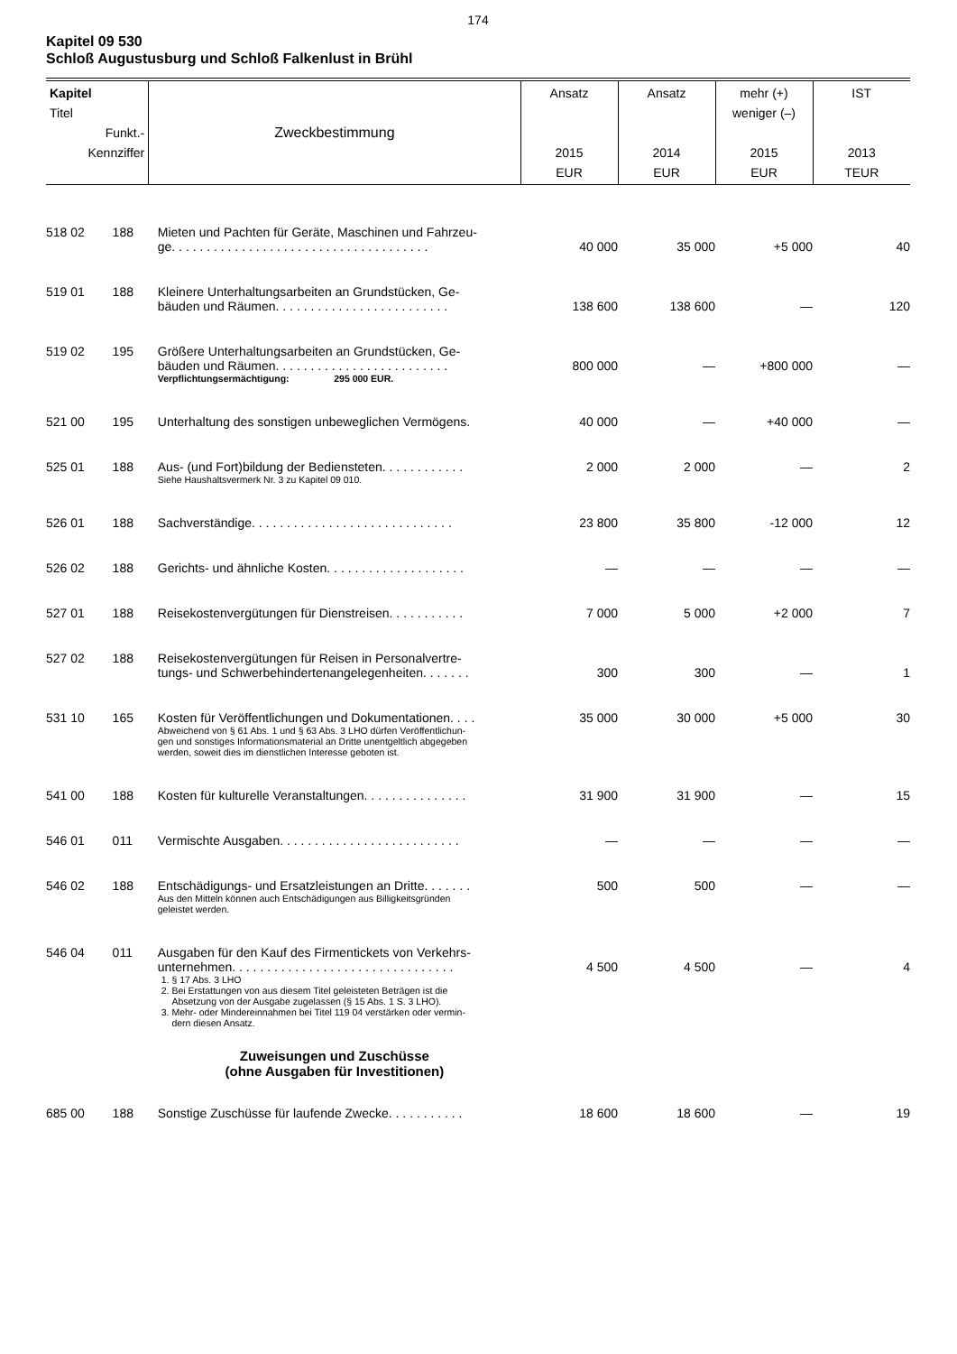174
Kapitel 09 530
Schloß Augustusburg und Schloß Falkenlust in Brühl
| Kapitel Titel Funkt.- Kennziffer | | Zweckbestimmung | Ansatz 2015 EUR | Ansatz 2014 EUR | mehr (+) weniger (–) 2015 EUR | IST 2013 TEUR |
| --- | --- | --- | --- | --- | --- | --- |
| 518 02 | 188 | Mieten und Pachten für Geräte, Maschinen und Fahrzeu- ge. . . . . . . . . . . . . . . . . . . . . . . . . . . . . . . . . . . . . | 40 000 | 35 000 | +5 000 | 40 |
| 519 01 | 188 | Kleinere Unterhaltungsarbeiten an Grundstücken, Ge- bäuden und Räumen. . . . . . . . . . . . . . . . . . . . . . . . . | 138 600 | 138 600 | — | 120 |
| 519 02 | 195 | Größere Unterhaltungsarbeiten an Grundstücken, Ge- bäuden und Räumen. . . . . . . . . . . . . . . . . . . . . . . . . | 800 000 | — | +800 000 | — |
| | | Verpflichtungsermächtigung: 295 000 EUR. | | | | |
| 521 00 | 195 | Unterhaltung des sonstigen unbeweglichen Vermögens. | 40 000 | — | +40 000 | — |
| 525 01 | 188 | Aus- (und Fort)bildung der Bediensteten. . . . . . . . . . . . | 2 000 | 2 000 | — | 2 |
| | | Siehe Haushaltsvermerk Nr. 3 zu Kapitel 09 010. | | | | |
| 526 01 | 188 | Sachverständige. . . . . . . . . . . . . . . . . . . . . . . . . . . . . | 23 800 | 35 800 | -12 000 | 12 |
| 526 02 | 188 | Gerichts- und ähnliche Kosten. . . . . . . . . . . . . . . . . . . . | — | — | — | — |
| 527 01 | 188 | Reisekostenvergütungen für Dienstreisen. . . . . . . . . . . | 7 000 | 5 000 | +2 000 | 7 |
| 527 02 | 188 | Reisekostenvergütungen für Reisen in Personalvertre- tungs- und Schwerbehindertenangelegenheiten. . . . . . . | 300 | 300 | — | 1 |
| 531 10 | 165 | Kosten für Veröffentlichungen und Dokumentationen. . . . | 35 000 | 30 000 | +5 000 | 30 |
| | | Abweichend von § 61 Abs. 1 und § 63 Abs. 3 LHO dürfen Veröffentlichun- gen und sonstiges Informationsmaterial an Dritte unentgeltlich abgegeben werden, soweit dies im dienstlichen Interesse geboten ist. | | | | |
| 541 00 | 188 | Kosten für kulturelle Veranstaltungen. . . . . . . . . . . . . . . | 31 900 | 31 900 | — | 15 |
| 546 01 | 011 | Vermischte Ausgaben. . . . . . . . . . . . . . . . . . . . . . . . . . | — | — | — | — |
| 546 02 | 188 | Entschädigungs- und Ersatzleistungen an Dritte. . . . . . . | 500 | 500 | — | — |
| | | Aus den Mitteln können auch Entschädigungen aus Billigkeitsgründen geleistet werden. | | | | |
| 546 04 | 011 | Ausgaben für den Kauf des Firmentickets von Verkehrs- unternehmen. . . . . . . . . . . . . . . . . . . . . . . . . . . . . . . . | 4 500 | 4 500 | — | 4 |
| | | 1. § 17 Abs. 3 LHO 2. Bei Erstattungen von aus diesem Titel geleisteten Beträgen ist die Absetzung von der Ausgabe zugelassen (§ 15 Abs. 1 S. 3 LHO). 3. Mehr- oder Mindereinnahmen bei Titel 119 04 verstärken oder vermin- dern diesen Ansatz. | | | | |
| | | Zuweisungen und Zuschüsse (ohne Ausgaben für Investitionen) | | | | |
| 685 00 | 188 | Sonstige Zuschüsse für laufende Zwecke. . . . . . . . . . . | 18 600 | 18 600 | — | 19 |